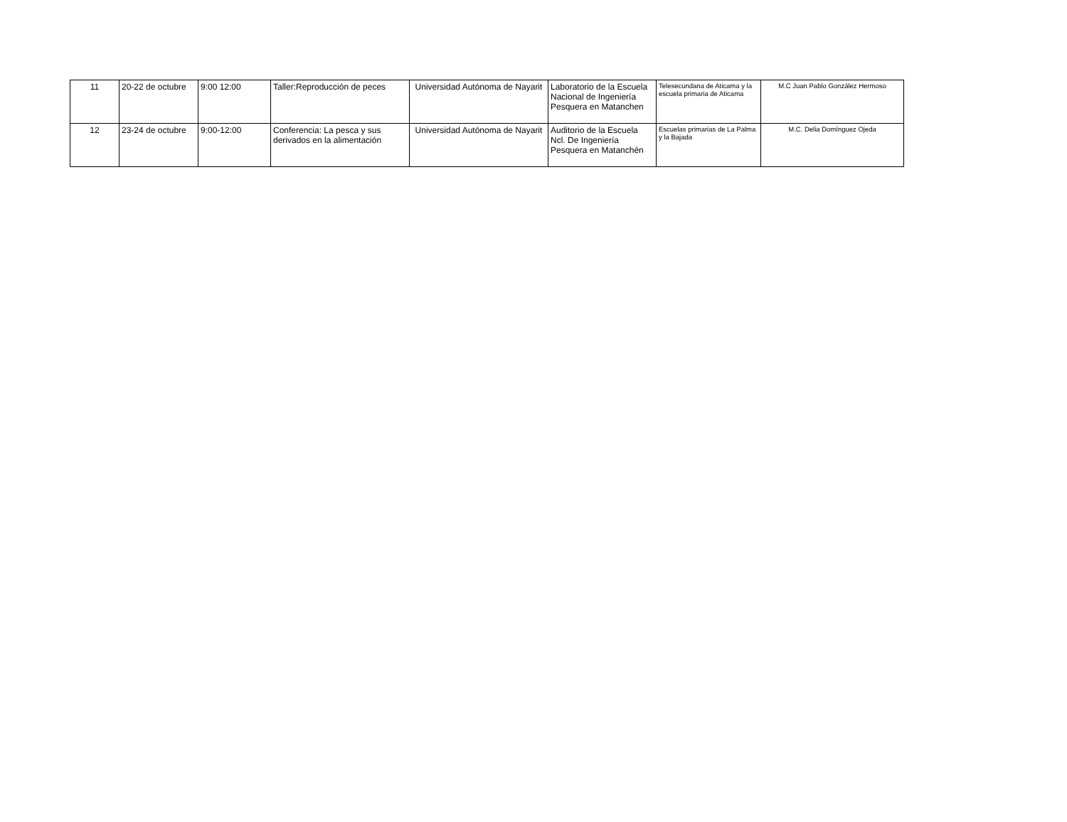| 11 | 20-22 de octubre | 9:00 12:00 | Taller:Reproducción de peces | Universidad Autónoma de Nayarit | Laboratorio de la Escuela Nacional de Ingeniería Pesquera en Matanchen | Telesecundana de Aticama y la escuela primaria de Aticama | M.C Juan Pablo González Hermoso |
| 12 | 23-24 de octubre | 9:00-12:00 | Conferencia: La pesca y sus derivados en la alimentación | Universidad Autónoma de Nayarit | Auditorio de la Escuela Ncl. De Ingeniería Pesquera en Matanchén | Escuelas primarias de La Palma y la Bajada | M.C. Delia Domínguez Ojeda |